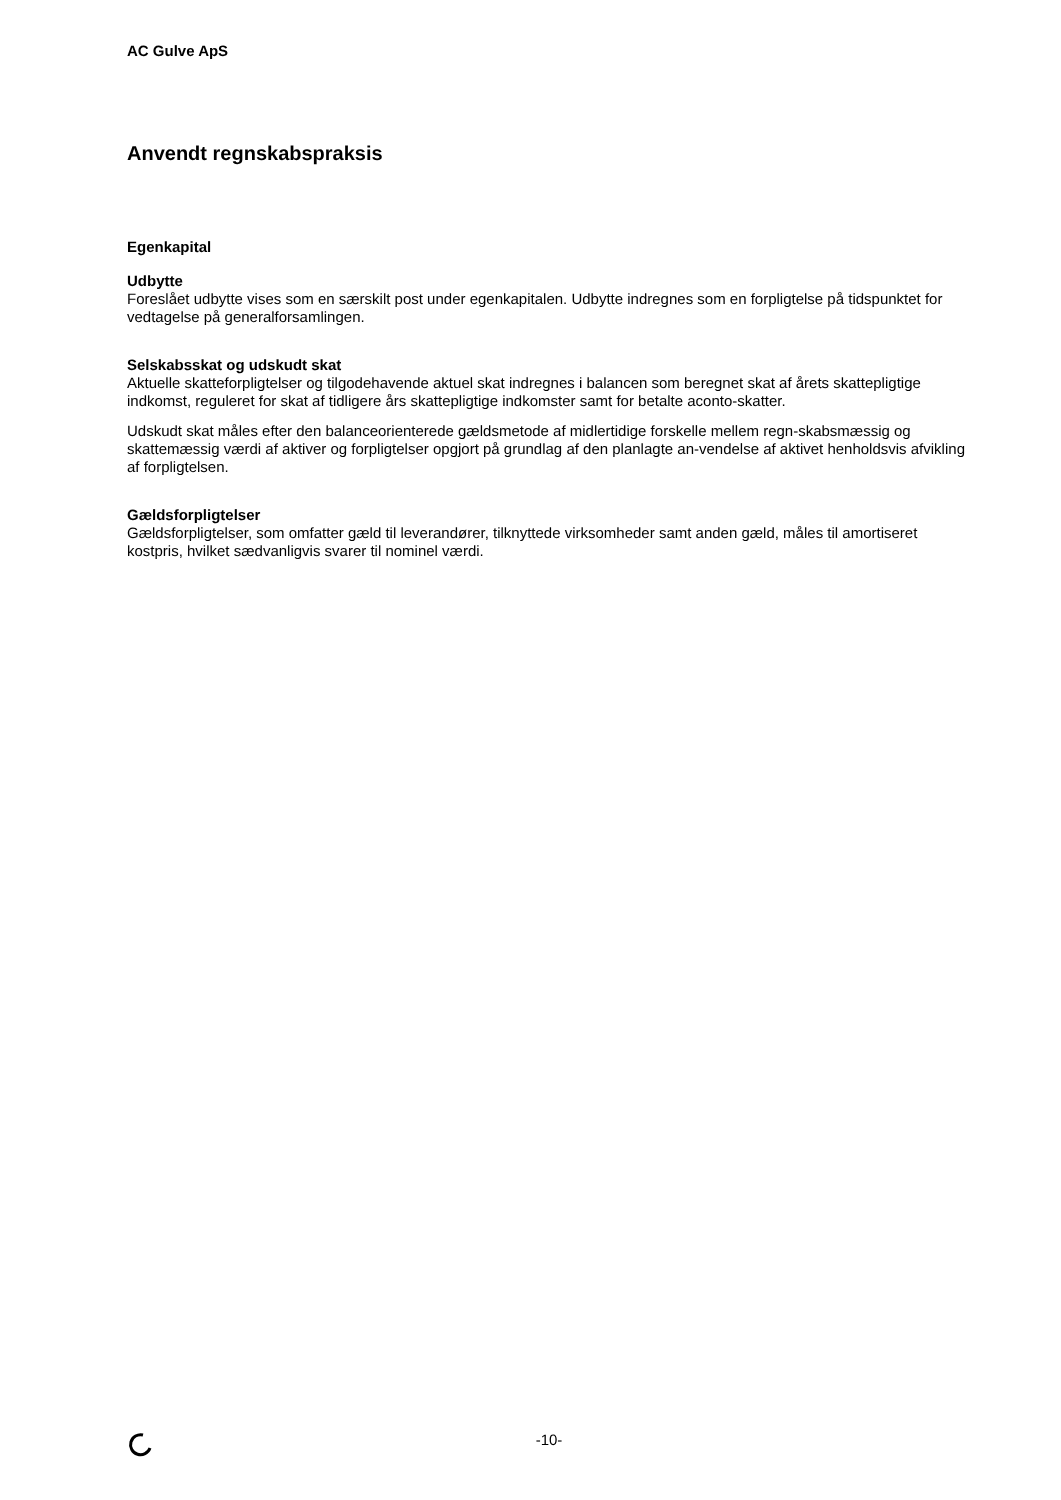AC Gulve ApS
Anvendt regnskabspraksis
Egenkapital
Udbytte
Foreslået udbytte vises som en særskilt post under egenkapitalen. Udbytte indregnes som en forpligtelse på tidspunktet for vedtagelse på generalforsamlingen.
Selskabsskat og udskudt skat
Aktuelle skatteforpligtelser og tilgodehavende aktuel skat indregnes i balancen som beregnet skat af årets skattepligtige indkomst, reguleret for skat af tidligere års skattepligtige indkomster samt for betalte aconto-skatter.
Udskudt skat måles efter den balanceorienterede gældsmetode af midlertidige forskelle mellem regn-skabsmæssig og skattemæssig værdi af aktiver og forpligtelser opgjort på grundlag af den planlagte an-vendelse af aktivet henholdsvis afvikling af forpligtelsen.
Gældsforpligtelser
Gældsforpligtelser, som omfatter gæld til leverandører, tilknyttede virksomheder samt anden gæld, måles til amortiseret kostpris, hvilket sædvanligvis svarer til nominel værdi.
-10-